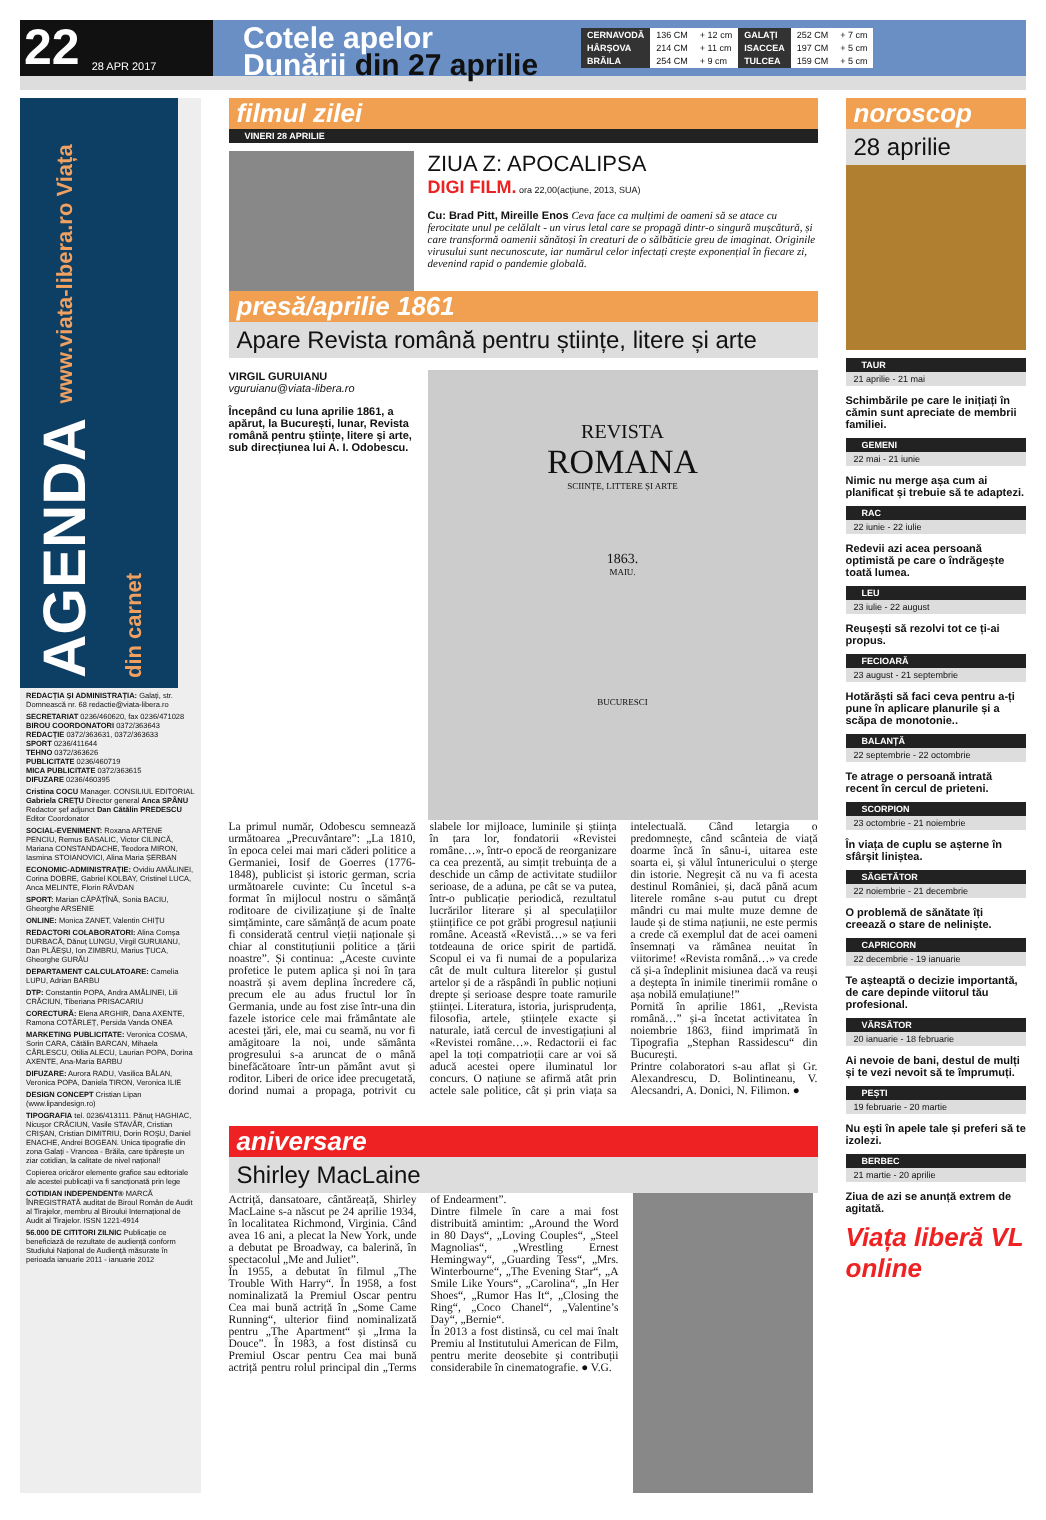22 28 APR 2017
Cotele apelor Dunării din 27 aprilie
| CERNAVODĂ | 136 CM | + 12 cm | GALAȚI | 252 CM | + 7 cm |
| HÂRȘOVA | 214 CM | + 11 cm | ISACCEA | 197 CM | + 5 cm |
| BRĂILA | 254 CM | + 9 cm | TULCEA | 159 CM | + 5 cm |
AGENDA www.viata-libera.ro Viața din carnet
REDACȚIA ȘI ADMINISTRAȚIA: Galați, str. Domnească nr. 68 redactie@viata-libera.ro
SECRETARIAT 0236/460620, fax 0236/471028
BIROU COORDONATORI 0372/363643
REDACȚIE 0372/363631, 0372/363633
SPORT 0236/411644
TEHNO 0372/363626
PUBLICITATE 0236/460719
MICA PUBLICITATE 0372/363615
DIFUZARE 0236/460395
Cristina COCU Manager. CONSILIUL EDITORIAL Gabriela CREȚU Director general Anca SPÂNU Redactor șef adjunct Dan Cătălin PREDESCU Editor Coordonator
SOCIAL-EVENIMENT: Roxana ARTENE PENCIU, Remus BASALIC, Victor CILINCĂ, Mariana CONSTANDACHE, Teodora MIRON, Iasmina STOIANOVICI, Alina Maria ȘERBAN
ECONOMIC-ADMINISTRAȚIE: Ovidiu AMĂLINEI, Corina DOBRE, Gabriel KOLBAY, Cristinel LUCA, Anca MELINTE, Florin RĂVDAN
SPORT: Marian CĂPĂȚÎNĂ, Sonia BACIU, Gheorghe ARSENIE
ONLINE: Monica ZANET, Valentin CHIȚU
REDACTORI COLABORATORI: Alina Comșa DURBACĂ, Dănuț LUNGU, Virgil GURUIANU, Dan PLĂEȘU, Ion ZIMBRU, Marius ȚUCA, Gheorghe GURĂU
DEPARTAMENT CALCULATOARE: Camelia LUPU, Adrian BARBU
DTP: Constantin POPA, Andra AMĂLINEI, Lili CRĂCIUN, Tiberiana PRISACARIU
CORECTURĂ: Elena ARGHIR, Dana AXENTE, Ramona COTÂRLEȚ, Persida Vanda ONEA
MARKETING PUBLICITATE: Veronica COSMA, Sorin CARA, Cătălin BARCAN, Mihaela CÂRLESCU, Otilia ALECU, Laurian POPA, Dorina AXENTE, Ana-Maria BARBU
DIFUZARE: Aurora RADU, Vasilica BĂLAN, Veronica POPA, Daniela TIRON, Veronica ILIE
DESIGN CONCEPT Cristian Lipan (www.lipandesign.ro)
TIPOGRAFIA tel. 0236/413111. Pănuț HAGHIAC, Nicușor CRĂCIUN, Vasile STAVĂR, Cristian CRIȘAN, Cristian DIMITRIU, Dorin ROȘU, Daniel ENACHE, Andrei BOGEAN. Unica tipografie din zona Galați - Vrancea - Brăila, care tipărește un ziar cotidian, la calitate de nivel național!
Copierea oricăror elemente grafice sau editoriale ale acestei publicații va fi sancționată prin lege
COTIDIAN INDEPENDENT® MARCĂ ÎNREGISTRATĂ auditat de Biroul Român de Audit al Tirajelor, membru al Biroului Internațional de Audit al Tirajelor. ISSN 1221-4914
56.000 DE CITITORI ZILNIC Publicație ce beneficiază de rezultate de audiență conform Studiului Național de Audiență măsurate în perioada ianuarie 2011 - ianuarie 2012
filmul zilei
VINERI 28 APRILIE
ZIUA Z: APOCALIPSA
DIGI FILM. ora 22,00(acțiune, 2013, SUA)
Cu: Brad Pitt, Mireille Enos Ceva face ca mulțimi de oameni să se atace cu ferocitate unul pe celălalt - un virus letal care se propagă dintr-o singură mușcătură, și care transformă oamenii sănătoși în creaturi de o sălbăticie greu de imaginat. Originile virusului sunt necunoscute, iar numărul celor infectați crește exponențial în fiecare zi, devenind rapid o pandemie globală.
presă/aprilie 1861
Apare Revista română pentru științe, litere și arte
VIRGIL GURUIANU
vguruianu@viata-libera.ro
Începând cu luna aprilie 1861, a apărut, la București, lunar, Revista română pentru științe, litere și arte, sub direcțiunea lui A. I. Odobescu.
REVISTA
ROMANA
SCIINȚE, LITTERE ȘI ARTE
1863.
MAIU.
BUCURESCI
La primul număr, Odobescu semnează următoarea „Precuvântare”: „La 1810, în epoca celei mai mari căderi politice a Germaniei, Iosif de Goerres (1776-1848), publicist și istoric german, scria următoarele cuvinte: Cu încetul s-a format în mijlocul nostru o sămânță roditoare de civilizațiune și de înalte simțăminte, care sămânță de acum poate fi considerată centrul vieții naționale și chiar al constituțiunii politice a țării noastre”. Și continua: „Aceste cuvinte profetice le putem aplica și noi în țara noastră și avem deplina încredere că, precum ele au adus fructul lor în Germania, unde au fost zise într-una din fazele istorice cele mai frământate ale acestei țări, ele, mai cu seamă, nu vor fi amăgitoare la noi, unde sământa progresului s-a aruncat de o mână binefăcătoare într-un pământ avut și roditor. Liberi de orice idee precugetată, dorind numai a propaga, potrivit cu slabele lor mijloace, luminile și știința în țara lor, fondatorii «Revistei române…», într-o epocă de reorganizare ca cea prezentă, au simțit trebuința de a deschide un câmp de activitate studiilor serioase, de a aduna, pe cât se va putea, într-o publicație periodică, rezultatul lucrărilor literare și al speculațiilor științifice ce pot grăbi progresul națiunii române. Această «Revistă…» se va feri totdeauna de orice spirit de partidă. Scopul ei va fi numai de a populariza cât de mult cultura literelor și gustul artelor și de a răspândi în public noțiuni drepte și serioase despre toate ramurile științei. Literatura, istoria, jurisprudența, filosofia, artele, științele exacte și naturale, iată cercul de investigațiuni al «Revistei române…». Redactorii ei fac apel la toți compatrioții care ar voi să aducă acestei opere iluminatul lor concurs. O națiune se afirmă atât prin actele sale politice, cât și prin viața sa intelectuală. Când letargia o predomnește, când scânteia de viață doarme încă în sânu-i, uitarea este soarta ei, și vălul întunericului o șterge din istorie. Negreșit că nu va fi acesta destinul României, și, dacă până acum literele române s-au putut cu drept mândri cu mai multe muze demne de laude și de stima națiunii, ne este permis a crede că exemplul dat de acei oameni însemnați va rămânea neuitat în viitorime! «Revista română…» va crede că și-a îndeplinit misiunea dacă va reuși a deștepta în inimile tinerimii române o așa nobilă emulațiune!”
Pornită în aprilie 1861, „Revista română…” și-a încetat activitatea în noiembrie 1863, fiind imprimată în Tipografia „Stephan Rassidescu“ din București.
Printre colaboratori s-au aflat și Gr. Alexandrescu, D. Bolintineanu, V. Alecsandri, A. Donici, N. Filimon. ●
aniversare
Shirley MacLaine
Actriță, dansatoare, cântăreață, Shirley MacLaine s-a născut pe 24 aprilie 1934, în localitatea Richmond, Virginia. Când avea 16 ani, a plecat la New York, unde a debutat pe Broadway, ca balerină, în spectacolul „Me and Juliet”.
În 1955, a debutat în filmul „The Trouble With Harry“. În 1958, a fost nominalizată la Premiul Oscar pentru Cea mai bună actriță în „Some Came Running“, ulterior fiind nominalizată pentru „The Apartment“ și „Irma la Douce”. În 1983, a fost distinsă cu Premiul Oscar pentru Cea mai bună actriță pentru rolul principal din „Terms of Endearment”.
Dintre filmele în care a mai fost distribuită amintim: „Around the Word in 80 Days“, „Loving Couples“, „Steel Magnolias“, „Wrestling Ernest Hemingway“, „Guarding Tess“, „Mrs. Winterbourne“, „The Evening Star“, „A Smile Like Yours“, „Carolina“, „In Her Shoes“, „Rumor Has It“, „Closing the Ring“, „Coco Chanel“, „Valentine’s Day“, „Bernie“.
În 2013 a fost distinsă, cu cel mai înalt Premiu al Institutului American de Film, pentru merite deosebite și contribuții considerabile în cinematografie. ● V.G.
noroscop
28 aprilie
TAUR
21 aprilie - 21 mai
Schimbările pe care le inițiați în cămin sunt apreciate de membrii familiei.
GEMENI
22 mai - 21 iunie
Nimic nu merge așa cum ai planificat și trebuie să te adaptezi.
RAC
22 iunie - 22 iulie
Redevii azi acea persoană optimistă pe care o îndrăgește toată lumea.
LEU
23 iulie - 22 august
Reușești să rezolvi tot ce ți-ai propus.
FECIOARĂ
23 august - 21 septembrie
Hotărăști să faci ceva pentru a-ți pune în aplicare planurile și a scăpa de monotonie..
BALANȚĂ
22 septembrie - 22 octombrie
Te atrage o persoană intrată recent în cercul de prieteni.
SCORPION
23 octombrie - 21 noiembrie
În viața de cuplu se așterne în sfârșit liniștea.
SĂGETĂTOR
22 noiembrie - 21 decembrie
O problemă de sănătate îți creează o stare de neliniște.
CAPRICORN
22 decembrie - 19 ianuarie
Te așteaptă o decizie importantă, de care depinde viitorul tău profesional.
VĂRSĂTOR
20 ianuarie - 18 februarie
Ai nevoie de bani, destul de mulți și te vezi nevoit să te împrumuți.
PEȘTI
19 februarie - 20 martie
Nu ești în apele tale și preferi să te izolezi.
BERBEC
21 martie - 20 aprilie
Ziua de azi se anunță extrem de agitată.
Viața liberă VL online